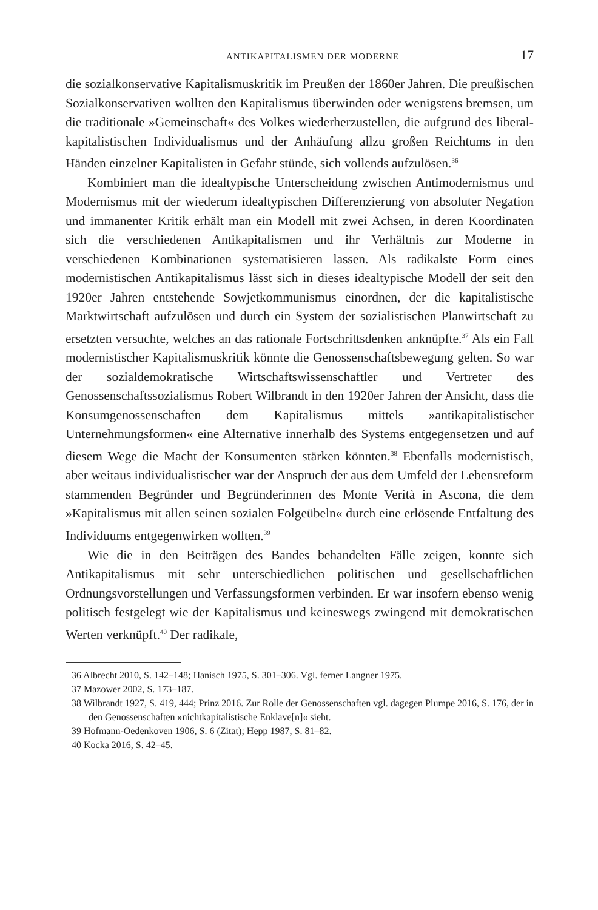ANTIKAPITALISMEN DER MODERNE 17
die sozialkonservative Kapitalismuskritik im Preußen der 1860er Jahren. Die preußischen Sozialkonservativen wollten den Kapitalismus überwinden oder wenigstens bremsen, um die traditionale »Gemeinschaft« des Volkes wiederherzustellen, die aufgrund des liberal-kapitalistischen Individualismus und der Anhäufung allzu großen Reichtums in den Händen einzelner Kapitalisten in Gefahr stünde, sich vollends aufzulösen.<sup>36</sup>
Kombiniert man die idealtypische Unterscheidung zwischen Antimodernismus und Modernismus mit der wiederum idealtypischen Differenzierung von absoluter Negation und immanenter Kritik erhält man ein Modell mit zwei Achsen, in deren Koordinaten sich die verschiedenen Antikapitalismen und ihr Verhältnis zur Moderne in verschiedenen Kombinationen systematisieren lassen. Als radikalste Form eines modernistischen Antikapitalismus lässt sich in dieses idealtypische Modell der seit den 1920er Jahren entstehende Sowjetkommunismus einordnen, der die kapitalistische Marktwirtschaft aufzulösen und durch ein System der sozialistischen Planwirtschaft zu ersetzten versuchte, welches an das rationale Fortschrittsdenken anknüpfte.<sup>37</sup> Als ein Fall modernistischer Kapitalismuskritik könnte die Genossenschaftsbewegung gelten. So war der sozialdemokratische Wirtschaftswissenschaftler und Vertreter des Genossenschaftssozialismus Robert Wilbrandt in den 1920er Jahren der Ansicht, dass die Konsumgenossenschaften dem Kapitalismus mittels »antikapitalistischer Unternehmungsformen« eine Alternative innerhalb des Systems entgegensetzen und auf diesem Wege die Macht der Konsumenten stärken könnten.<sup>38</sup> Ebenfalls modernistisch, aber weitaus individualistischer war der Anspruch der aus dem Umfeld der Lebensreform stammenden Begründer und Begründerinnen des Monte Verità in Ascona, die dem »Kapitalismus mit allen seinen sozialen Folgeübeln« durch eine erlösende Entfaltung des Individuums entgegenwirken wollten.<sup>39</sup>
Wie die in den Beiträgen des Bandes behandelten Fälle zeigen, konnte sich Antikapitalismus mit sehr unterschiedlichen politischen und gesellschaftlichen Ordnungsvorstellungen und Verfassungsformen verbinden. Er war insofern ebenso wenig politisch festgelegt wie der Kapitalismus und keineswegs zwingend mit demokratischen Werten verknüpft.<sup>40</sup> Der radikale,
36 Albrecht 2010, S. 142–148; Hanisch 1975, S. 301–306. Vgl. ferner Langner 1975.
37 Mazower 2002, S. 173–187.
38 Wilbrandt 1927, S. 419, 444; Prinz 2016. Zur Rolle der Genossenschaften vgl. dagegen Plumpe 2016, S. 176, der in den Genossenschaften »nichtkapitalistische Enklave[n]« sieht.
39 Hofmann-Oedenkoven 1906, S. 6 (Zitat); Hepp 1987, S. 81–82.
40 Kocka 2016, S. 42–45.